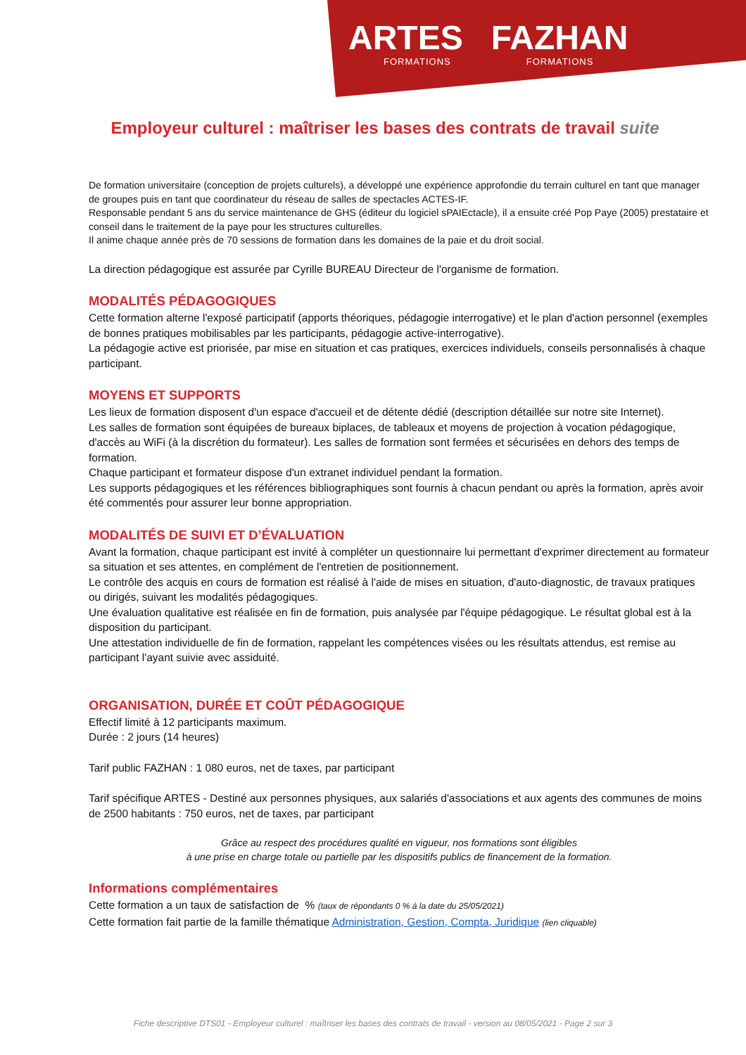ARTES
FORMATIONS
FAZHAN
FORMATIONS
Employeur culturel : maîtriser les bases des contrats de travail suite
De formation universitaire (conception de projets culturels), a développé une expérience approfondie du terrain culturel en tant que manager de groupes puis en tant que coordinateur du réseau de salles de spectacles ACTES-IF.
Responsable pendant 5 ans du service maintenance de GHS (éditeur du logiciel sPAIEctacle), il a ensuite créé Pop Paye (2005) prestataire et conseil dans le traitement de la paye pour les structures culturelles.
Il anime chaque année près de 70 sessions de formation dans les domaines de la paie et du droit social.
La direction pédagogique est assurée par Cyrille BUREAU Directeur de l'organisme de formation.
MODALITÉS PÉDAGOGIQUES
Cette formation alterne l'exposé participatif (apports théoriques, pédagogie interrogative) et le plan d'action personnel (exemples de bonnes pratiques mobilisables par les participants, pédagogie active-interrogative).
La pédagogie active est priorisée, par mise en situation et cas pratiques, exercices individuels, conseils personnalisés à chaque participant.
MOYENS ET SUPPORTS
Les lieux de formation disposent d'un espace d'accueil et de détente dédié (description détaillée sur notre site Internet).
Les salles de formation sont équipées de bureaux biplaces, de tableaux et moyens de projection à vocation pédagogique, d'accès au WiFi (à la discrétion du formateur). Les salles de formation sont fermées et sécurisées en dehors des temps de formation.
Chaque participant et formateur dispose d'un extranet individuel pendant la formation.
Les supports pédagogiques et les références bibliographiques sont fournis à chacun pendant ou après la formation, après avoir été commentés pour assurer leur bonne appropriation.
MODALITÉS DE SUIVI ET D’ÉVALUATION
Avant la formation, chaque participant est invité à compléter un questionnaire lui permettant d'exprimer directement au formateur sa situation et ses attentes, en complément de l'entretien de positionnement.
Le contrôle des acquis en cours de formation est réalisé à l'aide de mises en situation, d'auto-diagnostic, de travaux pratiques ou dirigés, suivant les modalités pédagogiques.
Une évaluation qualitative est réalisée en fin de formation, puis analysée par l'équipe pédagogique. Le résultat global est à la disposition du participant.
Une attestation individuelle de fin de formation, rappelant les compétences visées ou les résultats attendus, est remise au participant l'ayant suivie avec assiduité.
ORGANISATION, DURÉE ET COÛT PÉDAGOGIQUE
Effectif limité à 12 participants maximum.
Durée : 2 jours (14 heures)
Tarif public FAZHAN : 1 080 euros, net de taxes, par participant
Tarif spécifique ARTES - Destiné aux personnes physiques, aux salariés d'associations et aux agents des communes de moins de 2500 habitants : 750 euros, net de taxes, par participant
Grâce au respect des procédures qualité en vigueur, nos formations sont éligibles
à une prise en charge totale ou partielle par les dispositifs publics de financement de la formation.
Informations complémentaires
Cette formation a un taux de satisfaction de % (taux de répondants 0 % à la date du 25/05/2021)
Cette formation fait partie de la famille thématique Administration, Gestion, Compta, Juridique (lien cliquable)
Fiche descriptive DTS01 - Employeur culturel : maîtriser les bases des contrats de travail - version au 08/05/2021 - Page 2 sur 3